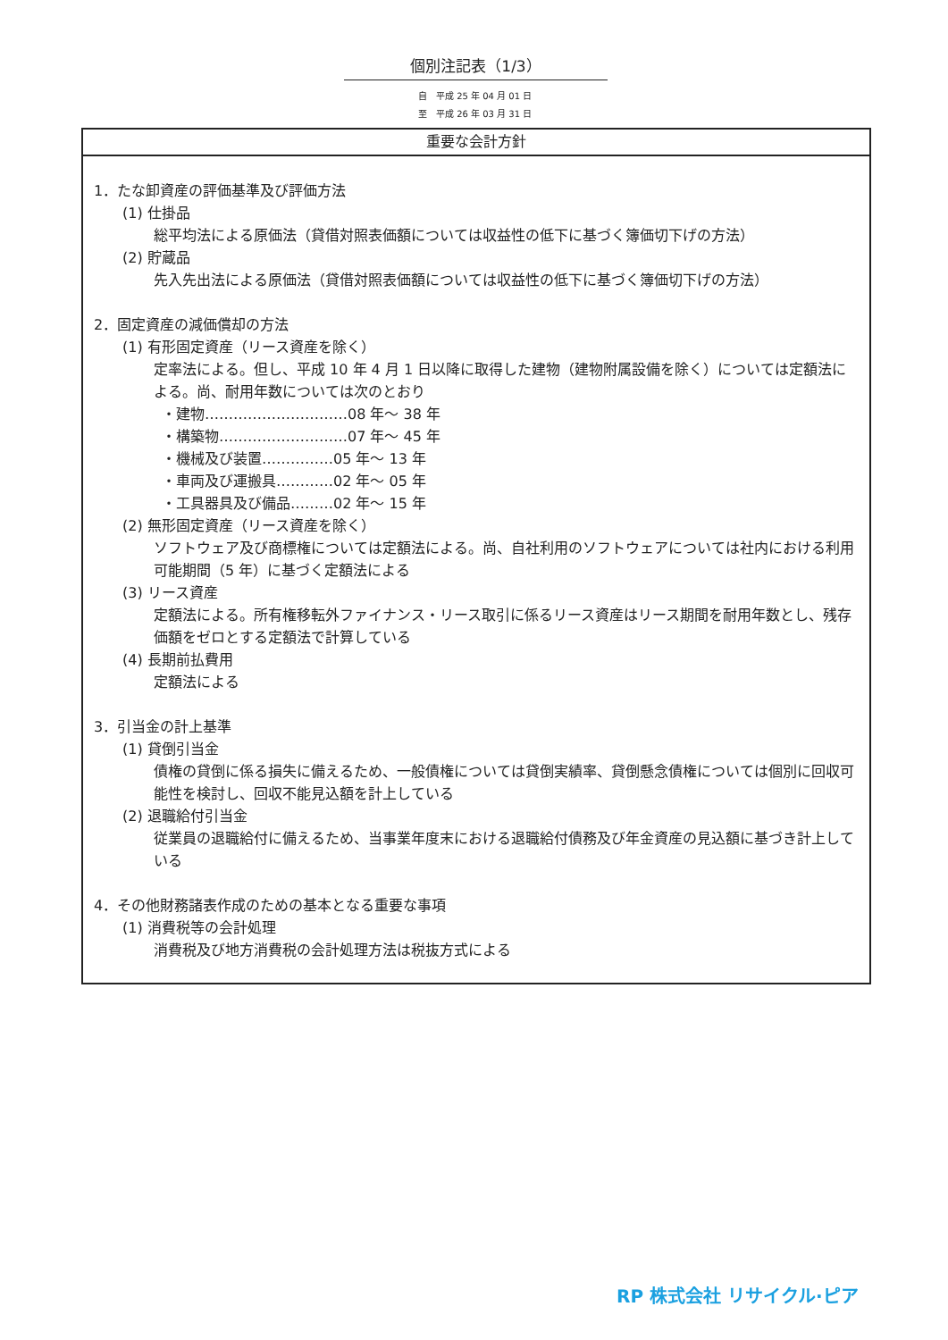個別注記表（1/3）
自　平成 25 年 04 月 01 日
至　平成 26 年 03 月 31 日
重要な会計方針
1．たな卸資産の評価基準及び評価方法
(1) 仕掛品
総平均法による原価法（貸借対照表価額については収益性の低下に基づく簿価切下げの方法）
(2) 貯蔵品
先入先出法による原価法（貸借対照表価額については収益性の低下に基づく簿価切下げの方法）
2．固定資産の減価償却の方法
(1) 有形固定資産（リース資産を除く）
定率法による。但し、平成 10 年 4 月 1 日以降に取得した建物（建物附属設備を除く）については定額法による。尚、耐用年数については次のとおり
・建物…………………………08 年～ 38 年
・構築物………………………07 年～ 45 年
・機械及び装置……………05 年～ 13 年
・車両及び運搬具…………02 年～ 05 年
・工具器具及び備品………02 年～ 15 年
(2) 無形固定資産（リース資産を除く）
ソフトウェア及び商標権については定額法による。尚、自社利用のソフトウェアについては社内における利用可能期間（5 年）に基づく定額法による
(3) リース資産
定額法による。所有権移転外ファイナンス・リース取引に係るリース資産はリース期間を耐用年数とし、残存価額をゼロとする定額法で計算している
(4) 長期前払費用
定額法による
3．引当金の計上基準
(1) 貸倒引当金
債権の貸倒に係る損失に備えるため、一般債権については貸倒実績率、貸倒懸念債権については個別に回収可能性を検討し、回収不能見込額を計上している
(2) 退職給付引当金
従業員の退職給付に備えるため、当事業年度末における退職給付債務及び年金資産の見込額に基づき計上している
4．その他財務諸表作成のための基本となる重要な事項
(1) 消費税等の会計処理
消費税及び地方消費税の会計処理方法は税抜方式による
RP 株式会社 リサイクル·ピア